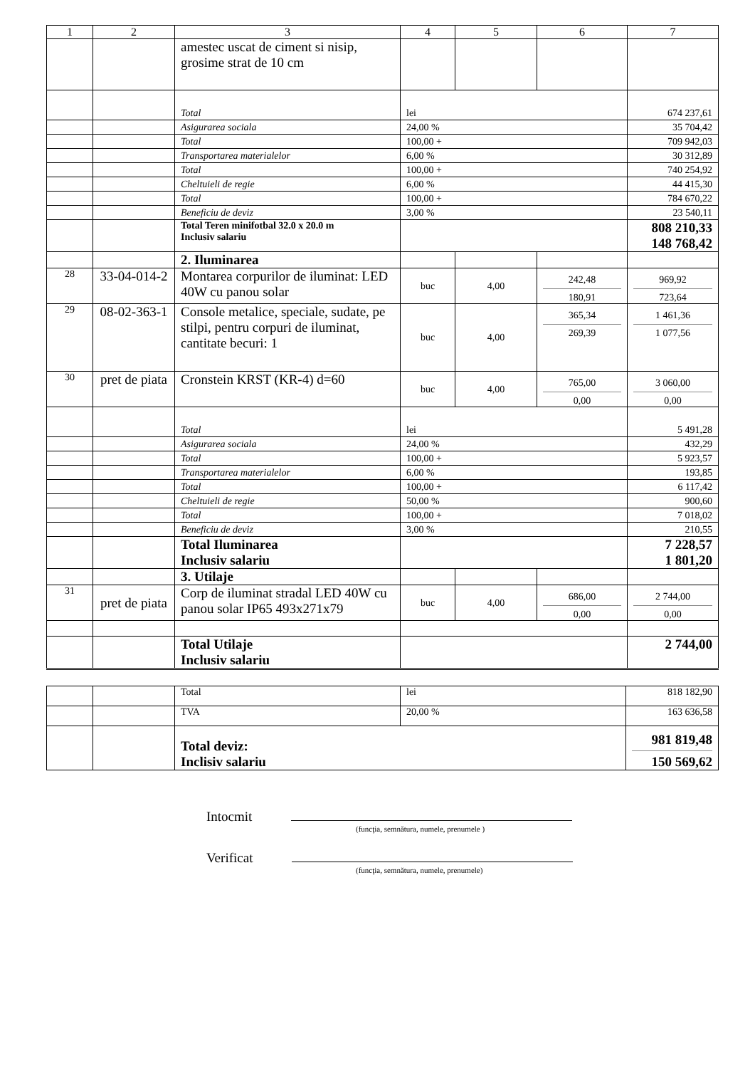| 1 | 2 | 3 | 4 | 5 | 6 | 7 |
| --- | --- | --- | --- | --- | --- | --- |
| | | amestec uscat de ciment si nisip, grosime strat de 10 cm | | | | |
| | | Total | lei | | | 674 237,61 |
| | | Asigurarea sociala | 24,00 % | | | 35 704,42 |
| | | Total | 100,00 + | | | 709 942,03 |
| | | Transportarea materialelor | 6,00 % | | | 30 312,89 |
| | | Total | 100,00 + | | | 740 254,92 |
| | | Cheltuieli de regie | 6,00 % | | | 44 415,30 |
| | | Total | 100,00 + | | | 784 670,22 |
| | | Beneficiu de deviz | 3,00 % | | | 23 540,11 |
| | | Total Teren minifotbal 32.0 x 20.0 m Inclusiv salariu | | | | 808 210,33 148 768,42 |
| | | 2. Iluminarea | | | | |
| 28 | 33-04-014-2 | Montarea corpurilor de iluminat: LED 40W cu panou solar | buc | 4,00 | 242,48 180,91 | 969,92 723,64 |
| 29 | 08-02-363-1 | Console metalice, speciale, sudate, pe stilpi, pentru corpuri de iluminat, cantitate becuri: 1 | buc | 4,00 | 365,34 269,39 | 1 461,36 1 077,56 |
| 30 | pret de piata | Cronstein KRST (KR-4) d=60 | buc | 4,00 | 765,00 0,00 | 3 060,00 0,00 |
| | | Total | lei | | | 5 491,28 |
| | | Asigurarea sociala | 24,00 % | | | 432,29 |
| | | Total | 100,00 + | | | 5 923,57 |
| | | Transportarea materialelor | 6,00 % | | | 193,85 |
| | | Total | 100,00 + | | | 6 117,42 |
| | | Cheltuieli de regie | 50,00 % | | | 900,60 |
| | | Total | 100,00 + | | | 7 018,02 |
| | | Beneficiu de deviz | 3,00 % | | | 210,55 |
| | | Total Iluminarea Inclusiv salariu | | | | 7 228,57 1 801,20 |
| | | 3. Utilaje | | | | |
| 31 | pret de piata | Corp de iluminat stradal LED 40W cu panou solar IP65 493x271x79 | buc | 4,00 | 686,00 0,00 | 2 744,00 0,00 |
| | | Total Utilaje Inclusiv salariu | | | | 2 744,00 |
| | | Total | lei | 818 182,90 |
| | | TVA | 20,00 % | 163 636,58 |
| | | Total deviz: Inclisiv salariu | | 981 819,48 150 569,62 |
Intocmit
(funcţia, semnătura, numele, prenumele )
Verificat
(funcţia, semnătura, numele, prenumele)